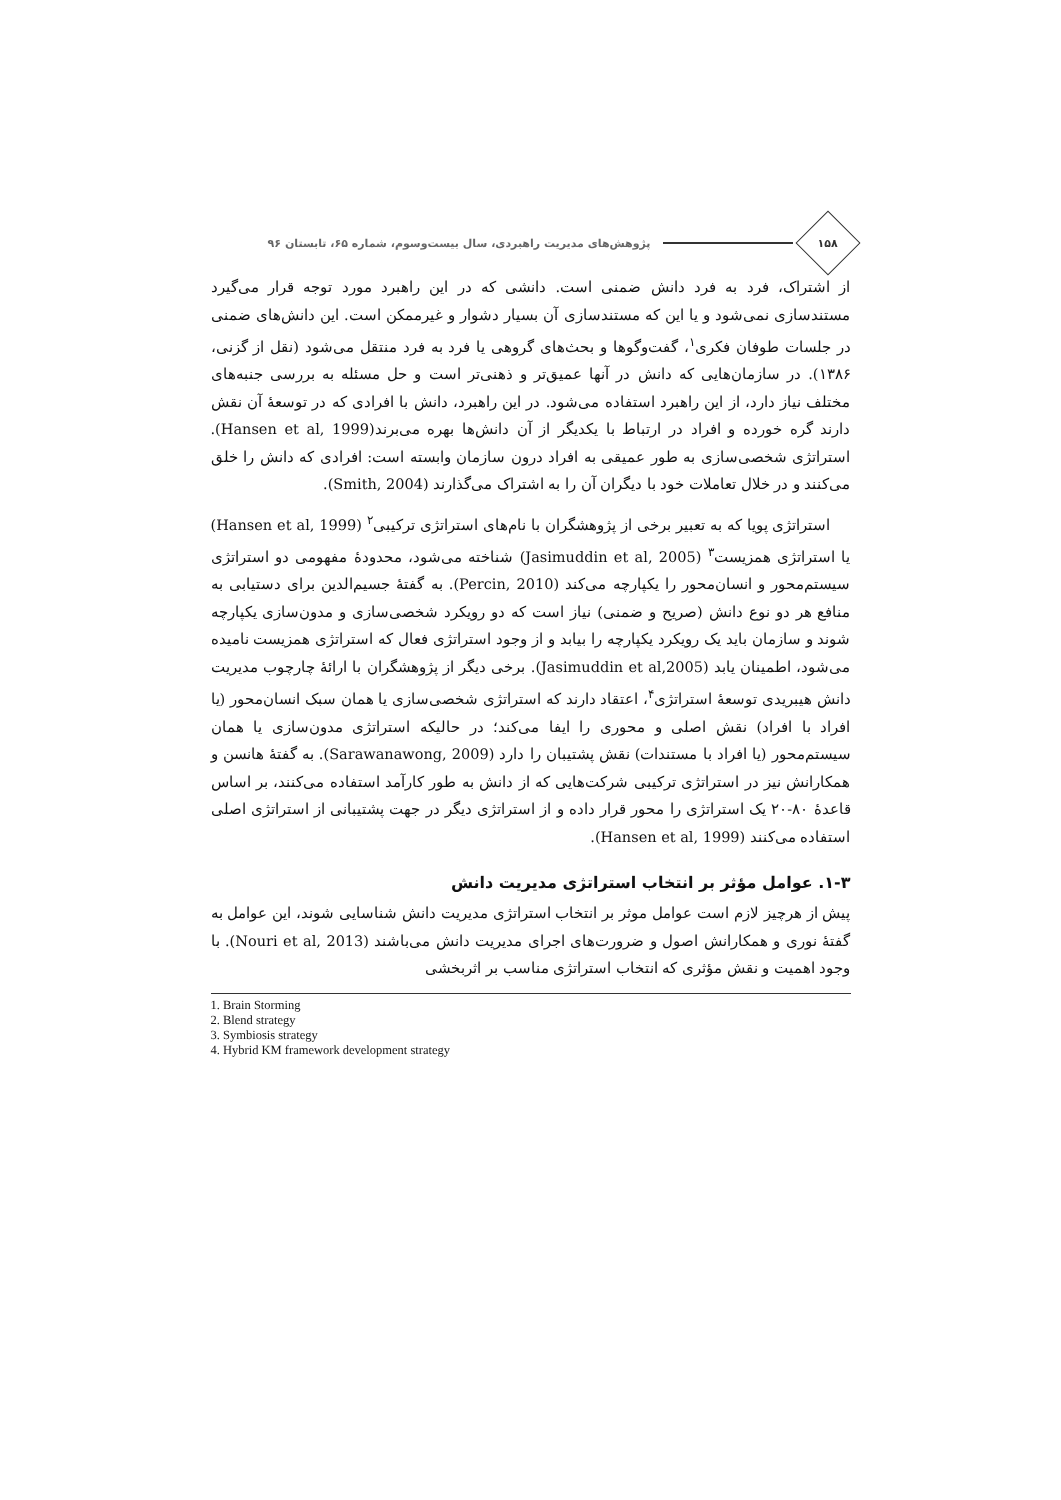۱۵۸
پژوهش‌های مدیریت راهبردی، سال بیست‌وسوم، شماره ۶۵، تابستان ۹۶
از اشتراک، فرد به فرد دانش ضمنی است. دانشی که در این راهبرد مورد توجه قرار می‌گیرد مستندسازی نمی‌شود و یا این که مستندسازی آن بسیار دشوار و غیرممکن است. این دانش‌های ضمنی در جلسات طوفان فکری<sup>۱</sup>، گفت‌وگوها و بحث‌های گروهی یا فرد به فرد منتقل می‌شود (نقل از گزنی، ۱۳۸۶). در سازمان‌هایی که دانش در آنها عمیق‌تر و ذهنی‌تر است و حل مسئله به بررسی جنبه‌های مختلف نیاز دارد، از این راهبرد استفاده می‌شود. در این راهبرد، دانش با افرادی که در توسعهٔ آن نقش دارند گره خورده و افراد در ارتباط با یکدیگر از آن دانش‌ها بهره می‌برند(Hansen et al, 1999). استراتژی شخصی‌سازی به طور عمیقی به افراد درون سازمان وابسته است: افرادی که دانش را خلق می‌کنند و در خلال تعاملات خود با دیگران آن را به اشتراک می‌گذارند (Smith, 2004).
استراتژی پویا که به تعبیر برخی از پژوهشگران با نام‌های استراتژی ترکیبی<sup>۲</sup> (Hansen et al, 1999) یا استراتژی همزیست<sup>۳</sup> (Jasimuddin et al, 2005) شناخته می‌شود، محدودهٔ مفهومی دو استراتژی سیستم‌محور و انسان‌محور را یکپارچه می‌کند (Percin, 2010). به گفتهٔ جسیم‌الدین برای دستیابی به منافع هر دو نوع دانش (صریح و ضمنی) نیاز است که دو رویکرد شخصی‌سازی و مدون‌سازی یکپارچه شوند و سازمان باید یک رویکرد یکپارچه را بیابد و از وجود استراتژی فعال که استراتژی همزیست نامیده می‌شود، اطمینان یابد (Jasimuddin et al,2005). برخی دیگر از پژوهشگران با ارائهٔ چارچوب مدیریت دانش هیبریدی توسعهٔ استراتژی<sup>۴</sup>، اعتقاد دارند که استراتژی شخصی‌سازی یا همان سبک انسان‌محور (یا افراد با افراد) نقش اصلی و محوری را ایفا می‌کند؛ در حالیکه استراتژی مدون‌سازی یا همان سیستم‌محور (یا افراد با مستندات) نقش پشتیبان را دارد (Sarawanawong, 2009). به گفتهٔ هانسن و همکارانش نیز در استراتژی ترکیبی شرکت‌هایی که از دانش به طور کارآمد استفاده می‌کنند، بر اساس قاعدهٔ ۸۰-۲۰ یک استراتژی را محور قرار داده و از استراتژی دیگر در جهت پشتیبانی از استراتژی اصلی استفاده می‌کنند (Hansen et al, 1999).
۱-۳. عوامل مؤثر بر انتخاب استراتژی مدیریت دانش
پیش از هرچیز لازم است عوامل موثر بر انتخاب استراتژی مدیریت دانش شناسایی شوند، این عوامل به گفتهٔ نوری و همکارانش اصول و ضرورت‌های اجرای مدیریت دانش می‌باشند (Nouri et al, 2013). با وجود اهمیت و نقش مؤثری که انتخاب استراتژی مناسب بر اثربخشی
1. Brain Storming
2. Blend strategy
3. Symbiosis strategy
4. Hybrid KM framework development strategy